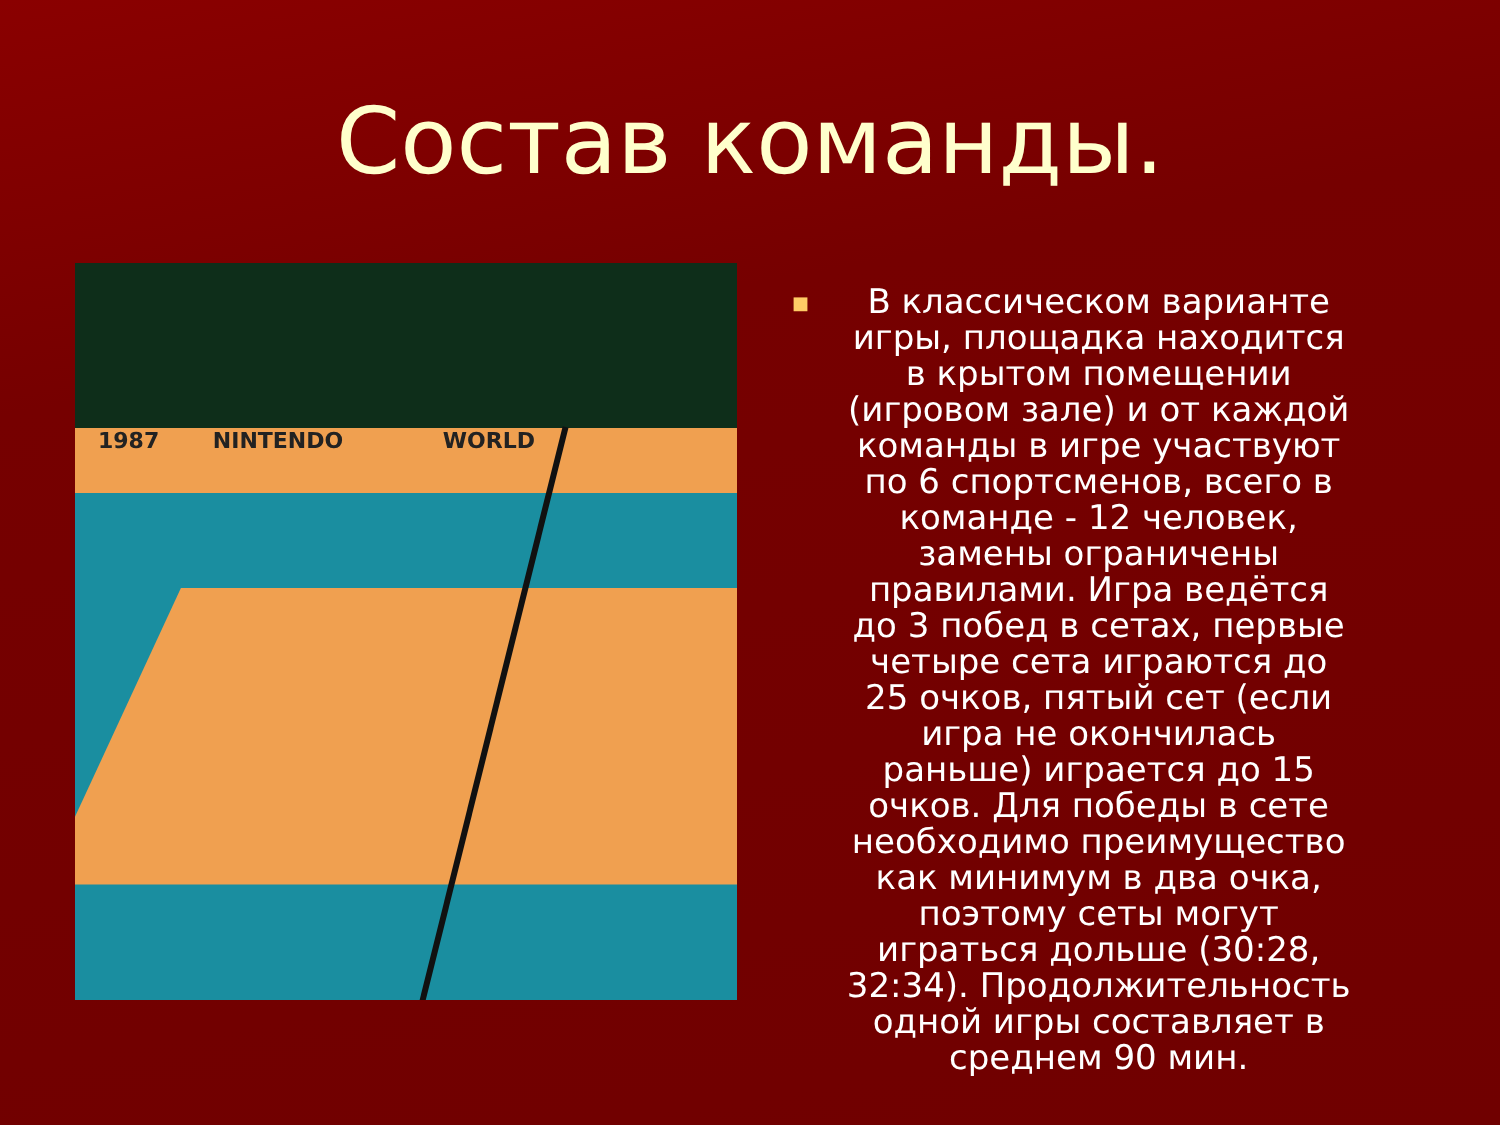Состав команды.
1987 NINTENDO WORLD
■
В классическом варианте игры, площадка находится в крытом помещении (игровом зале) и от каждой команды в игре участвуют по 6 спортсменов, всего в команде - 12 человек, замены ограничены правилами. Игра ведётся до 3 побед в сетах, первые четыре сета играются до 25 очков, пятый сет (если игра не окончилась раньше) играется до 15 очков. Для победы в сете необходимо преимущество как минимум в два очка, поэтому сеты могут играться дольше (30:28, 32:34). Продолжительность одной игры составляет в среднем 90 мин.